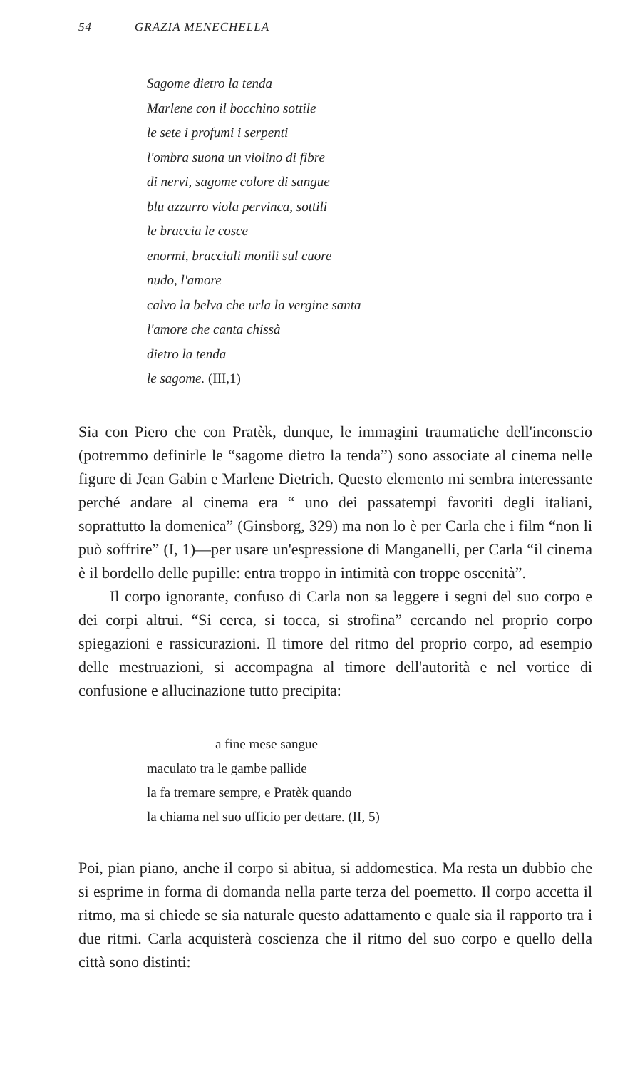54 GRAZIA MENECHELLA
Sagome dietro la tenda
Marlene con il bocchino sottile
le sete i profumi i serpenti
l'ombra suona un violino di fibre
di nervi, sagome colore di sangue
blu azzurro viola pervinca, sottili
le braccia le cosce
enormi, bracciali monili sul cuore
nudo, l'amore
calvo la belva che urla la vergine santa
l'amore che canta chissà
dietro la tenda
le sagome. (III,1)
Sia con Piero che con Pratèk, dunque, le immagini traumatiche dell'inconscio (potremmo definirle le “sagome dietro la tenda”) sono associate al cinema nelle figure di Jean Gabin e Marlene Dietrich. Questo elemento mi sembra interessante perché andare al cinema era “ uno dei passatempi favoriti degli italiani, soprattutto la domenica” (Ginsborg, 329) ma non lo è per Carla che i film “non li può soffrire” (I, 1)—per usare un'espressione di Manganelli, per Carla “il cinema è il bordello delle pupille: entra troppo in intimità con troppe oscenità”.
Il corpo ignorante, confuso di Carla non sa leggere i segni del suo corpo e dei corpi altrui. “Si cerca, si tocca, si strofina” cercando nel proprio corpo spiegazioni e rassicurazioni. Il timore del ritmo del proprio corpo, ad esempio delle mestruazioni, si accompagna al timore dell'autorità e nel vortice di confusione e allucinazione tutto precipita:
a fine mese sangue
maculato tra le gambe pallide
la fa tremare sempre, e Pratèk quando
la chiama nel suo ufficio per dettare. (II, 5)
Poi, pian piano, anche il corpo si abitua, si addomestica. Ma resta un dubbio che si esprime in forma di domanda nella parte terza del poemetto. Il corpo accetta il ritmo, ma si chiede se sia naturale questo adattamento e quale sia il rapporto tra i due ritmi. Carla acquisterà coscienza che il ritmo del suo corpo e quello della città sono distinti: